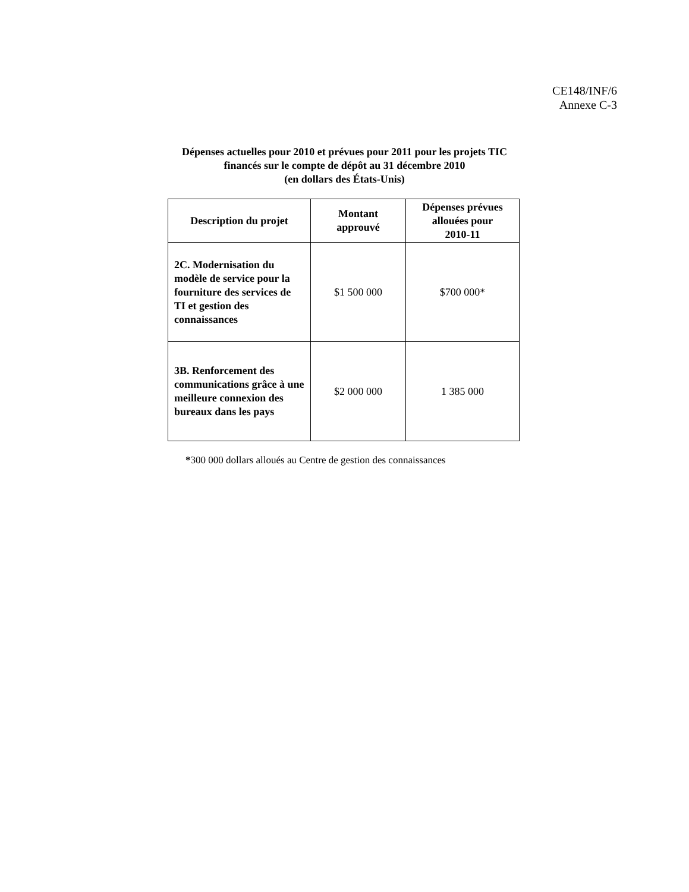CE148/INF/6
Annexe C-3
Dépenses actuelles pour 2010 et prévues pour 2011 pour les projets TIC
financés sur le compte de dépôt au 31 décembre 2010
(en dollars des États-Unis)
| Description du projet | Montant approuvé | Dépenses prévues allouées pour 2010-11 |
| --- | --- | --- |
| 2C. Modernisation du modèle de service pour la fourniture des services de TI et gestion des connaissances | $1 500 000 | $700 000* |
| 3B. Renforcement des communications grâce à une meilleure connexion des bureaux dans les pays | $2 000 000 | 1 385 000 |
*300 000 dollars alloués au Centre de gestion des connaissances